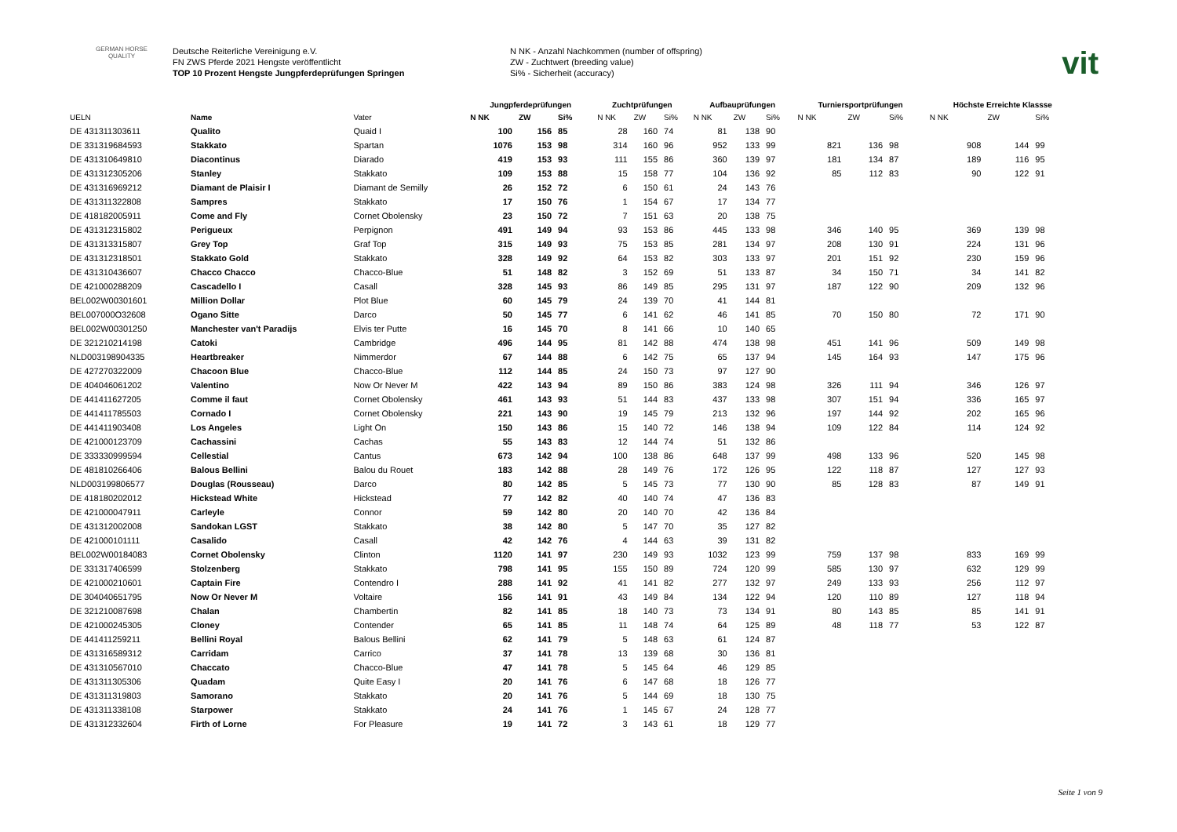GERMAN HORSE QUALITY
Deutsche Reiterliche Vereinigung e.V.
FN ZWS Pferde 2021 Hengste veröffentlicht
TOP 10 Prozent Hengste Jungpferdeprüfungen Springen
N NK - Anzahl Nachkommen (number of offspring)
ZW - Zuchtwert (breeding value)
Si% - Sicherheit (accuracy)
vit
| | | | Jungpferdeprüfungen | | | Zuchtprüfungen | | | Aufbauprüfungen | | | Turniersportprüfungen | | | Höchste Erreichte Klassse | | |
| --- | --- | --- | --- | --- | --- | --- | --- | --- | --- | --- | --- | --- | --- | --- | --- | --- | --- |
| UELN | Name | Vater | N NK | ZW | Si% | N NK | ZW | Si% | N NK | ZW | Si% | N NK | ZW | Si% | N NK | ZW | Si% |
| DE 431311303611 | Qualito | Quaid I | 100 | 156 | 85 | 28 | 160 | 74 | 81 | 138 | 90 | | | | | | |
| DE 331319684593 | Stakkato | Spartan | 1076 | 153 | 98 | 314 | 160 | 96 | 952 | 133 | 99 | 821 | 136 | 98 | 908 | 144 | 99 |
| DE 431310649810 | Diacontinus | Diarado | 419 | 153 | 93 | 111 | 155 | 86 | 360 | 139 | 97 | 181 | 134 | 87 | 189 | 116 | 95 |
| DE 431312305206 | Stanley | Stakkato | 109 | 153 | 88 | 15 | 158 | 77 | 104 | 136 | 92 | 85 | 112 | 83 | 90 | 122 | 91 |
| DE 431316969212 | Diamant de Plaisir I | Diamant de Semilly | 26 | 152 | 72 | 6 | 150 | 61 | 24 | 143 | 76 | | | | | | |
| DE 431311322808 | Sampres | Stakkato | 17 | 150 | 76 | 1 | 154 | 67 | 17 | 134 | 77 | | | | | | |
| DE 418182005911 | Come and Fly | Cornet Obolensky | 23 | 150 | 72 | 7 | 151 | 63 | 20 | 138 | 75 | | | | | | |
| DE 431312315802 | Perigueux | Perpignon | 491 | 149 | 94 | 93 | 153 | 86 | 445 | 133 | 98 | 346 | 140 | 95 | 369 | 139 | 98 |
| DE 431313315807 | Grey Top | Graf Top | 315 | 149 | 93 | 75 | 153 | 85 | 281 | 134 | 97 | 208 | 130 | 91 | 224 | 131 | 96 |
| DE 431312318501 | Stakkato Gold | Stakkato | 328 | 149 | 92 | 64 | 153 | 82 | 303 | 133 | 97 | 201 | 151 | 92 | 230 | 159 | 96 |
| DE 431310436607 | Chacco Chacco | Chacco-Blue | 51 | 148 | 82 | 3 | 152 | 69 | 51 | 133 | 87 | 34 | 150 | 71 | 34 | 141 | 82 |
| DE 421000288209 | Cascadello I | Casall | 328 | 145 | 93 | 86 | 149 | 85 | 295 | 131 | 97 | 187 | 122 | 90 | 209 | 132 | 96 |
| BEL002W00301601 | Million Dollar | Plot Blue | 60 | 145 | 79 | 24 | 139 | 70 | 41 | 144 | 81 | | | | | | |
| BEL007000O32608 | Ogano Sitte | Darco | 50 | 145 | 77 | 6 | 141 | 62 | 46 | 141 | 85 | 70 | 150 | 80 | 72 | 171 | 90 |
| BEL002W00301250 | Manchester van't Paradijs | Elvis ter Putte | 16 | 145 | 70 | 8 | 141 | 66 | 10 | 140 | 65 | | | | | | |
| DE 321210214198 | Catoki | Cambridge | 496 | 144 | 95 | 81 | 142 | 88 | 474 | 138 | 98 | 451 | 141 | 96 | 509 | 149 | 98 |
| NLD003198904335 | Heartbreaker | Nimmerdor | 67 | 144 | 88 | 6 | 142 | 75 | 65 | 137 | 94 | 145 | 164 | 93 | 147 | 175 | 96 |
| DE 427270322009 | Chacoon Blue | Chacco-Blue | 112 | 144 | 85 | 24 | 150 | 73 | 97 | 127 | 90 | | | | | | |
| DE 404046061202 | Valentino | Now Or Never M | 422 | 143 | 94 | 89 | 150 | 86 | 383 | 124 | 98 | 326 | 111 | 94 | 346 | 126 | 97 |
| DE 441411627205 | Comme il faut | Cornet Obolensky | 461 | 143 | 93 | 51 | 144 | 83 | 437 | 133 | 98 | 307 | 151 | 94 | 336 | 165 | 97 |
| DE 441411785503 | Cornado I | Cornet Obolensky | 221 | 143 | 90 | 19 | 145 | 79 | 213 | 132 | 96 | 197 | 144 | 92 | 202 | 165 | 96 |
| DE 441411903408 | Los Angeles | Light On | 150 | 143 | 86 | 15 | 140 | 72 | 146 | 138 | 94 | 109 | 122 | 84 | 114 | 124 | 92 |
| DE 421000123709 | Cachassini | Cachas | 55 | 143 | 83 | 12 | 144 | 74 | 51 | 132 | 86 | | | | | | |
| DE 333330999594 | Cellestial | Cantus | 673 | 142 | 94 | 100 | 138 | 86 | 648 | 137 | 99 | 498 | 133 | 96 | 520 | 145 | 98 |
| DE 481810266406 | Balous Bellini | Balou du Rouet | 183 | 142 | 88 | 28 | 149 | 76 | 172 | 126 | 95 | 122 | 118 | 87 | 127 | 127 | 93 |
| NLD003199806577 | Douglas (Rousseau) | Darco | 80 | 142 | 85 | 5 | 145 | 73 | 77 | 130 | 90 | 85 | 128 | 83 | 87 | 149 | 91 |
| DE 418180202012 | Hickstead White | Hickstead | 77 | 142 | 82 | 40 | 140 | 74 | 47 | 136 | 83 | | | | | | |
| DE 421000047911 | Carleyle | Connor | 59 | 142 | 80 | 20 | 140 | 70 | 42 | 136 | 84 | | | | | | |
| DE 431312002008 | Sandokan LGST | Stakkato | 38 | 142 | 80 | 5 | 147 | 70 | 35 | 127 | 82 | | | | | | |
| DE 421000101111 | Casalido | Casall | 42 | 142 | 76 | 4 | 144 | 63 | 39 | 131 | 82 | | | | | | |
| BEL002W00184083 | Cornet Obolensky | Clinton | 1120 | 141 | 97 | 230 | 149 | 93 | 1032 | 123 | 99 | 759 | 137 | 98 | 833 | 169 | 99 |
| DE 331317406599 | Stolzenberg | Stakkato | 798 | 141 | 95 | 155 | 150 | 89 | 724 | 120 | 99 | 585 | 130 | 97 | 632 | 129 | 99 |
| DE 421000210601 | Captain Fire | Contendro I | 288 | 141 | 92 | 41 | 141 | 82 | 277 | 132 | 97 | 249 | 133 | 93 | 256 | 112 | 97 |
| DE 304040651795 | Now Or Never M | Voltaire | 156 | 141 | 91 | 43 | 149 | 84 | 134 | 122 | 94 | 120 | 110 | 89 | 127 | 118 | 94 |
| DE 321210087698 | Chalan | Chambertin | 82 | 141 | 85 | 18 | 140 | 73 | 73 | 134 | 91 | 80 | 143 | 85 | 85 | 141 | 91 |
| DE 421000245305 | Cloney | Contender | 65 | 141 | 85 | 11 | 148 | 74 | 64 | 125 | 89 | 48 | 118 | 77 | 53 | 122 | 87 |
| DE 441411259211 | Bellini Royal | Balous Bellini | 62 | 141 | 79 | 5 | 148 | 63 | 61 | 124 | 87 | | | | | | |
| DE 431316589312 | Carridam | Carrico | 37 | 141 | 78 | 13 | 139 | 68 | 30 | 136 | 81 | | | | | | |
| DE 431310567010 | Chaccato | Chacco-Blue | 47 | 141 | 78 | 5 | 145 | 64 | 46 | 129 | 85 | | | | | | |
| DE 431311305306 | Quadam | Quite Easy I | 20 | 141 | 76 | 6 | 147 | 68 | 18 | 126 | 77 | | | | | | |
| DE 431311319803 | Samorano | Stakkato | 20 | 141 | 76 | 5 | 144 | 69 | 18 | 130 | 75 | | | | | | |
| DE 431311338108 | Starpower | Stakkato | 24 | 141 | 76 | 1 | 145 | 67 | 24 | 128 | 77 | | | | | | |
| DE 431312332604 | Firth of Lorne | For Pleasure | 19 | 141 | 72 | 3 | 143 | 61 | 18 | 129 | 77 | | | | | | |
Seite 1 von 9